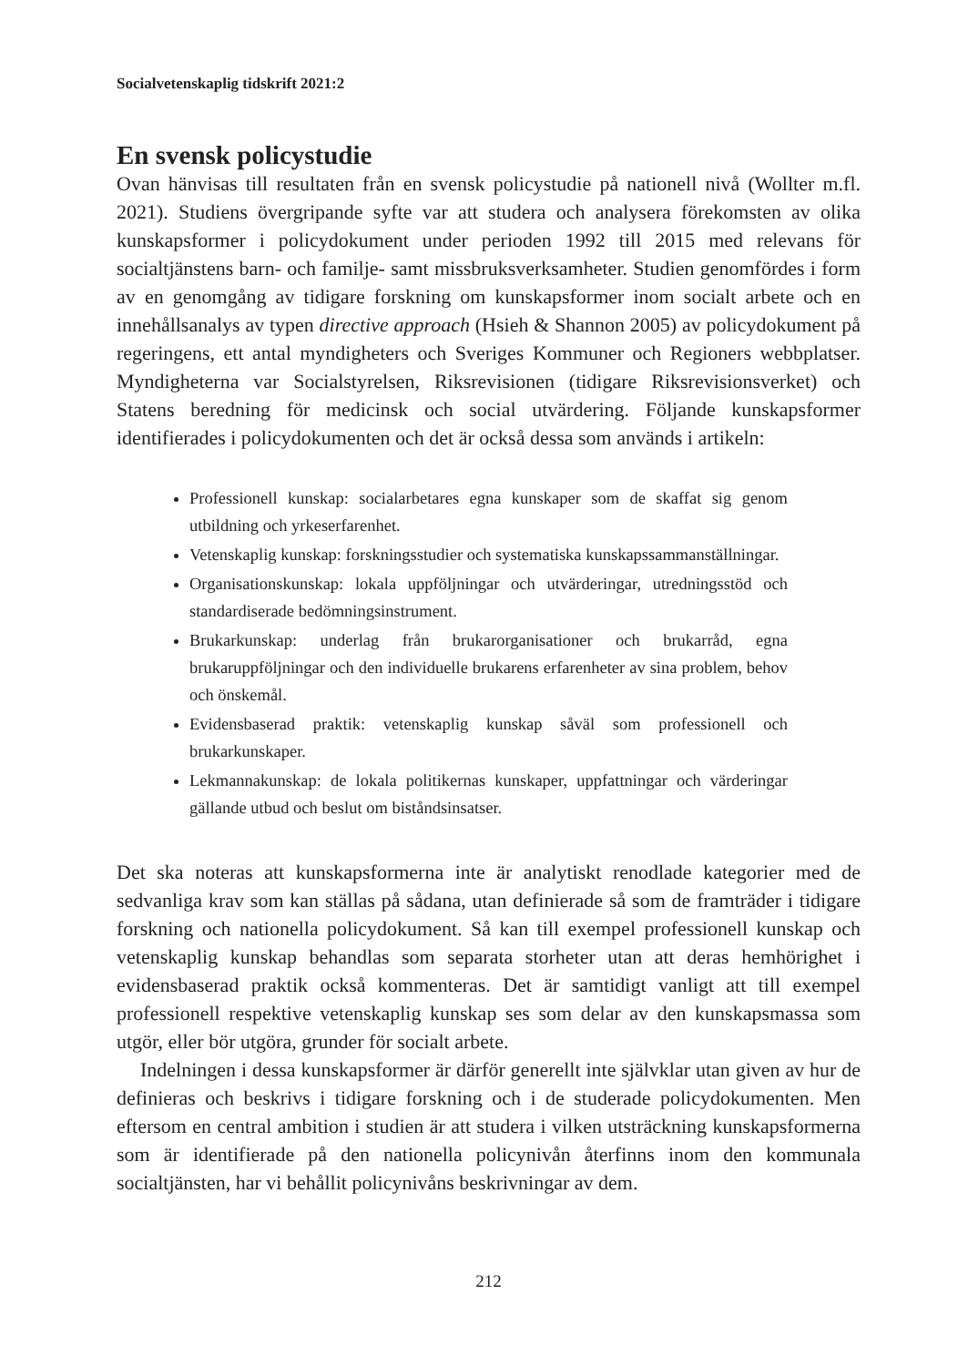Socialvetenskaplig tidskrift 2021:2
En svensk policystudie
Ovan hänvisas till resultaten från en svensk policystudie på nationell nivå (Wollter m.fl. 2021). Studiens övergripande syfte var att studera och analysera förekomsten av olika kunskapsformer i policydokument under perioden 1992 till 2015 med relevans för socialtjänstens barn- och familje- samt missbruksverksamheter. Studien genomfördes i form av en genomgång av tidigare forskning om kunskapsformer inom socialt arbete och en innehållsanalys av typen directive approach (Hsieh & Shannon 2005) av policydokument på regeringens, ett antal myndigheters och Sveriges Kommuner och Regioners webbplatser. Myndigheterna var Socialstyrelsen, Riksrevisionen (tidigare Riksrevisionsverket) och Statens beredning för medicinsk och social utvärdering. Följande kunskapsformer identifierades i policydokumenten och det är också dessa som används i artikeln:
Professionell kunskap: socialarbetares egna kunskaper som de skaffat sig genom utbildning och yrkeserfarenhet.
Vetenskaplig kunskap: forskningsstudier och systematiska kunskapssammanställningar.
Organisationskunskap: lokala uppföljningar och utvärderingar, utredningsstöd och standardiserade bedömningsinstrument.
Brukarkunskap: underlag från brukarorganisationer och brukarråd, egna brukaruppföljningar och den individuelle brukarens erfarenheter av sina problem, behov och önskemål.
Evidensbaserad praktik: vetenskaplig kunskap såväl som professionell och brukarkunskaper.
Lekmannakunskap: de lokala politikernas kunskaper, uppfattningar och värderingar gällande utbud och beslut om biståndsinsatser.
Det ska noteras att kunskapsformerna inte är analytiskt renodlade kategorier med de sedvanliga krav som kan ställas på sådana, utan definierade så som de framträder i tidigare forskning och nationella policydokument. Så kan till exempel professionell kunskap och vetenskaplig kunskap behandlas som separata storheter utan att deras hemhörighet i evidensbaserad praktik också kommenteras. Det är samtidigt vanligt att till exempel professionell respektive vetenskaplig kunskap ses som delar av den kunskapsmassa som utgör, eller bör utgöra, grunder för socialt arbete.
Indelningen i dessa kunskapsformer är därför generellt inte självklar utan given av hur de definieras och beskrivs i tidigare forskning och i de studerade policydokumenten. Men eftersom en central ambition i studien är att studera i vilken utsträckning kunskapsformerna som är identifierade på den nationella policynivån återfinns inom den kommunala socialtjänsten, har vi behållit policynivåns beskrivningar av dem.
212